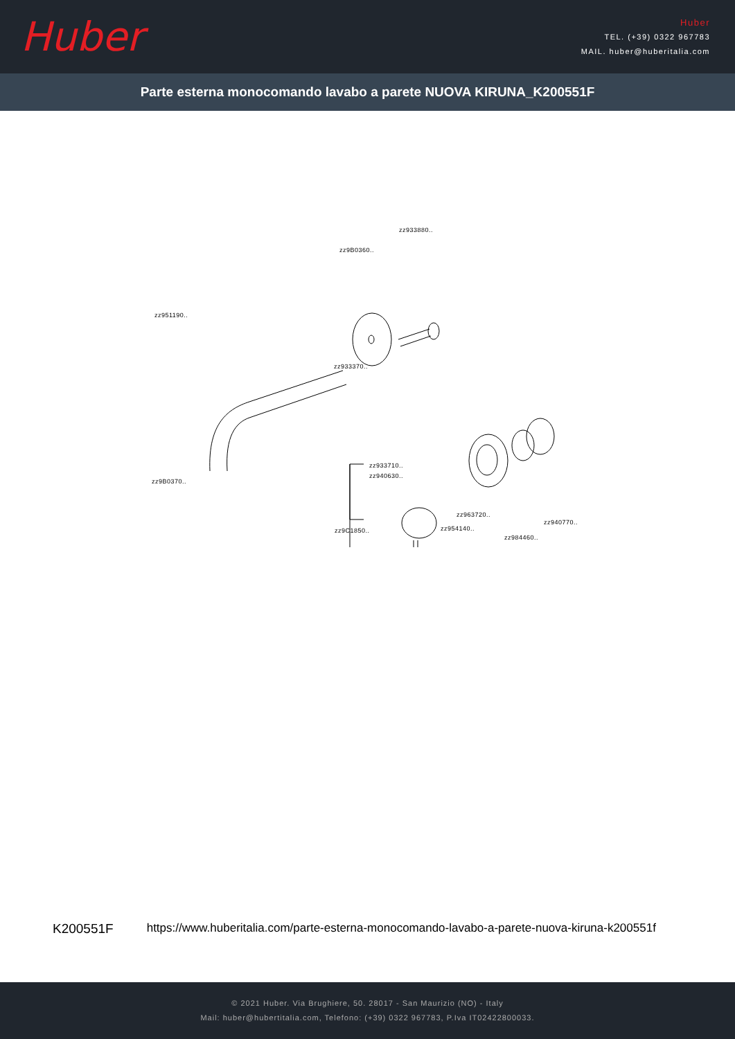Huber
Huber
TEL. (+39) 0322 967783
MAIL. huber@huberitalia.com
Parte esterna monocomando lavabo a parete NUOVA KIRUNA_K200551F
zz933880..
zz9B0360..
zz951190..
zz933370..
zz933710..
zz940630..
zz9B0370..
zz963720..
zz940770..
zz954140.. zz9C1850..
zz984460..
K200551F https://www.huberitalia.com/parte-esterna-monocomando-lavabo-a-parete-nuova-kiruna-k200551f
© 2021 Huber. Via Brughiere, 50. 28017 - San Maurizio (NO) - Italy
Mail: huber@hubertitalia.com, Telefono: (+39) 0322 967783, P.Iva IT02422800033.